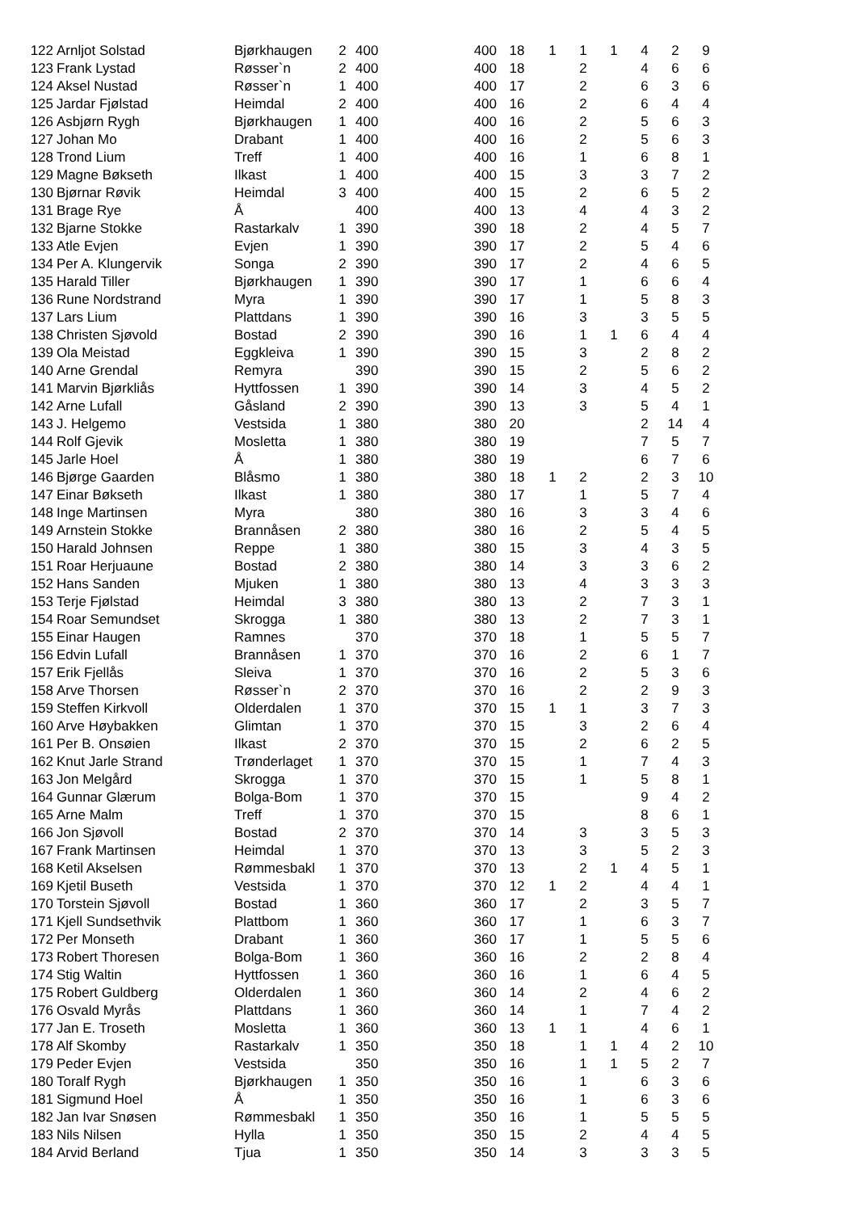| 122 | Arnljot Solstad | Bjørkhaugen | 2 | 400 | 400 | 18 | 1 | 1 | 1 | 4 | 2 | 9 |
| 123 | Frank Lystad | Røsser`n | 2 | 400 | 400 | 18 | | 2 | | 4 | 6 | 6 |
| 124 | Aksel Nustad | Røsser`n | 1 | 400 | 400 | 17 | | 2 | | 6 | 3 | 6 |
| 125 | Jardar Fjølstad | Heimdal | 2 | 400 | 400 | 16 | | 2 | | 6 | 4 | 4 |
| 126 | Asbjørn Rygh | Bjørkhaugen | 1 | 400 | 400 | 16 | | 2 | | 5 | 6 | 3 |
| 127 | Johan Mo | Drabant | 1 | 400 | 400 | 16 | | 2 | | 5 | 6 | 3 |
| 128 | Trond Lium | Treff | 1 | 400 | 400 | 16 | | 1 | | 6 | 8 | 1 |
| 129 | Magne Bøkseth | Ilkast | 1 | 400 | 400 | 15 | | 3 | | 3 | 7 | 2 |
| 130 | Bjørnar Røvik | Heimdal | 3 | 400 | 400 | 15 | | 2 | | 6 | 5 | 2 |
| 131 | Brage Rye | Å | | 400 | 400 | 13 | | 4 | | 4 | 3 | 2 |
| 132 | Bjarne Stokke | Rastarkalv | 1 | 390 | 390 | 18 | | 2 | | 4 | 5 | 7 |
| 133 | Atle Evjen | Evjen | 1 | 390 | 390 | 17 | | 2 | | 5 | 4 | 6 |
| 134 | Per A. Klungervik | Songa | 2 | 390 | 390 | 17 | | 2 | | 4 | 6 | 5 |
| 135 | Harald Tiller | Bjørkhaugen | 1 | 390 | 390 | 17 | | 1 | | 6 | 6 | 4 |
| 136 | Rune Nordstrand | Myra | 1 | 390 | 390 | 17 | | 1 | | 5 | 8 | 3 |
| 137 | Lars Lium | Plattdans | 1 | 390 | 390 | 16 | | 3 | | 3 | 5 | 5 |
| 138 | Christen Sjøvold | Bostad | 2 | 390 | 390 | 16 | | 1 | 1 | 6 | 4 | 4 |
| 139 | Ola Meistad | Eggkleiva | 1 | 390 | 390 | 15 | | 3 | | 2 | 8 | 2 |
| 140 | Arne Grendal | Remyra | | 390 | 390 | 15 | | 2 | | 5 | 6 | 2 |
| 141 | Marvin Bjørkliås | Hyttfossen | 1 | 390 | 390 | 14 | | 3 | | 4 | 5 | 2 |
| 142 | Arne Lufall | Gåsland | 2 | 390 | 390 | 13 | | 3 | | 5 | 4 | 1 |
| 143 | J. Helgemo | Vestsida | 1 | 380 | 380 | 20 | | | | 2 | 14 | 4 |
| 144 | Rolf Gjevik | Mosletta | 1 | 380 | 380 | 19 | | | | 7 | 5 | 7 |
| 145 | Jarle Hoel | Å | 1 | 380 | 380 | 19 | | | | 6 | 7 | 6 |
| 146 | Bjørge Gaarden | Blåsmo | 1 | 380 | 380 | 18 | 1 | 2 | | 2 | 3 | 10 |
| 147 | Einar Bøkseth | Ilkast | 1 | 380 | 380 | 17 | | 1 | | 5 | 7 | 4 |
| 148 | Inge Martinsen | Myra | | 380 | 380 | 16 | | 3 | | 3 | 4 | 6 |
| 149 | Arnstein Stokke | Brannåsen | 2 | 380 | 380 | 16 | | 2 | | 5 | 4 | 5 |
| 150 | Harald Johnsen | Reppe | 1 | 380 | 380 | 15 | | 3 | | 4 | 3 | 5 |
| 151 | Roar Herjuaune | Bostad | 2 | 380 | 380 | 14 | | 3 | | 3 | 6 | 2 |
| 152 | Hans Sanden | Mjuken | 1 | 380 | 380 | 13 | | 4 | | 3 | 3 | 3 |
| 153 | Terje Fjølstad | Heimdal | 3 | 380 | 380 | 13 | | 2 | | 7 | 3 | 1 |
| 154 | Roar Semundset | Skrogga | 1 | 380 | 380 | 13 | | 2 | | 7 | 3 | 1 |
| 155 | Einar Haugen | Ramnes | | 370 | 370 | 18 | | 1 | | 5 | 5 | 7 |
| 156 | Edvin Lufall | Brannåsen | 1 | 370 | 370 | 16 | | 2 | | 6 | 1 | 7 |
| 157 | Erik Fjellås | Sleiva | 1 | 370 | 370 | 16 | | 2 | | 5 | 3 | 6 |
| 158 | Arve Thorsen | Røsser`n | 2 | 370 | 370 | 16 | | 2 | | 2 | 9 | 3 |
| 159 | Steffen Kirkvoll | Olderdalen | 1 | 370 | 370 | 15 | 1 | 1 | | 3 | 7 | 3 |
| 160 | Arve Høybakken | Glimtan | 1 | 370 | 370 | 15 | | 3 | | 2 | 6 | 4 |
| 161 | Per B. Onsøien | Ilkast | 2 | 370 | 370 | 15 | | 2 | | 6 | 2 | 5 |
| 162 | Knut Jarle Strand | Trønderlaget | 1 | 370 | 370 | 15 | | 1 | | 7 | 4 | 3 |
| 163 | Jon Melgård | Skrogga | 1 | 370 | 370 | 15 | | 1 | | 5 | 8 | 1 |
| 164 | Gunnar Glærum | Bolga-Bom | 1 | 370 | 370 | 15 | | | | 9 | 4 | 2 |
| 165 | Arne Malm | Treff | 1 | 370 | 370 | 15 | | | | 8 | 6 | 1 |
| 166 | Jon Sjøvoll | Bostad | 2 | 370 | 370 | 14 | | 3 | | 3 | 5 | 3 |
| 167 | Frank Martinsen | Heimdal | 1 | 370 | 370 | 13 | | 3 | | 5 | 2 | 3 |
| 168 | Ketil Akselsen | Rømmesbakl | 1 | 370 | 370 | 13 | | 2 | 1 | 4 | 5 | 1 |
| 169 | Kjetil Buseth | Vestsida | 1 | 370 | 370 | 12 | 1 | 2 | | 4 | 4 | 1 |
| 170 | Torstein Sjøvoll | Bostad | 1 | 360 | 360 | 17 | | 2 | | 3 | 5 | 7 |
| 171 | Kjell Sundsethvik | Plattbom | 1 | 360 | 360 | 17 | | 1 | | 6 | 3 | 7 |
| 172 | Per Monseth | Drabant | 1 | 360 | 360 | 17 | | 1 | | 5 | 5 | 6 |
| 173 | Robert Thoresen | Bolga-Bom | 1 | 360 | 360 | 16 | | 2 | | 2 | 8 | 4 |
| 174 | Stig Waltin | Hyttfossen | 1 | 360 | 360 | 16 | | 1 | | 6 | 4 | 5 |
| 175 | Robert Guldberg | Olderdalen | 1 | 360 | 360 | 14 | | 2 | | 4 | 6 | 2 |
| 176 | Osvald Myrås | Plattdans | 1 | 360 | 360 | 14 | | 1 | | 7 | 4 | 2 |
| 177 | Jan E. Troseth | Mosletta | 1 | 360 | 360 | 13 | 1 | 1 | | 4 | 6 | 1 |
| 178 | Alf Skomby | Rastarkalv | 1 | 350 | 350 | 18 | | 1 | 1 | 4 | 2 | 10 |
| 179 | Peder Evjen | Vestsida | | 350 | 350 | 16 | | 1 | 1 | 5 | 2 | 7 |
| 180 | Toralf Rygh | Bjørkhaugen | 1 | 350 | 350 | 16 | | 1 | | 6 | 3 | 6 |
| 181 | Sigmund Hoel | Å | 1 | 350 | 350 | 16 | | 1 | | 6 | 3 | 6 |
| 182 | Jan Ivar Snøsen | Rømmesbakl | 1 | 350 | 350 | 16 | | 1 | | 5 | 5 | 5 |
| 183 | Nils Nilsen | Hylla | 1 | 350 | 350 | 15 | | 2 | | 4 | 4 | 5 |
| 184 | Arvid Berland | Tjua | 1 | 350 | 350 | 14 | | 3 | | 3 | 3 | 5 |